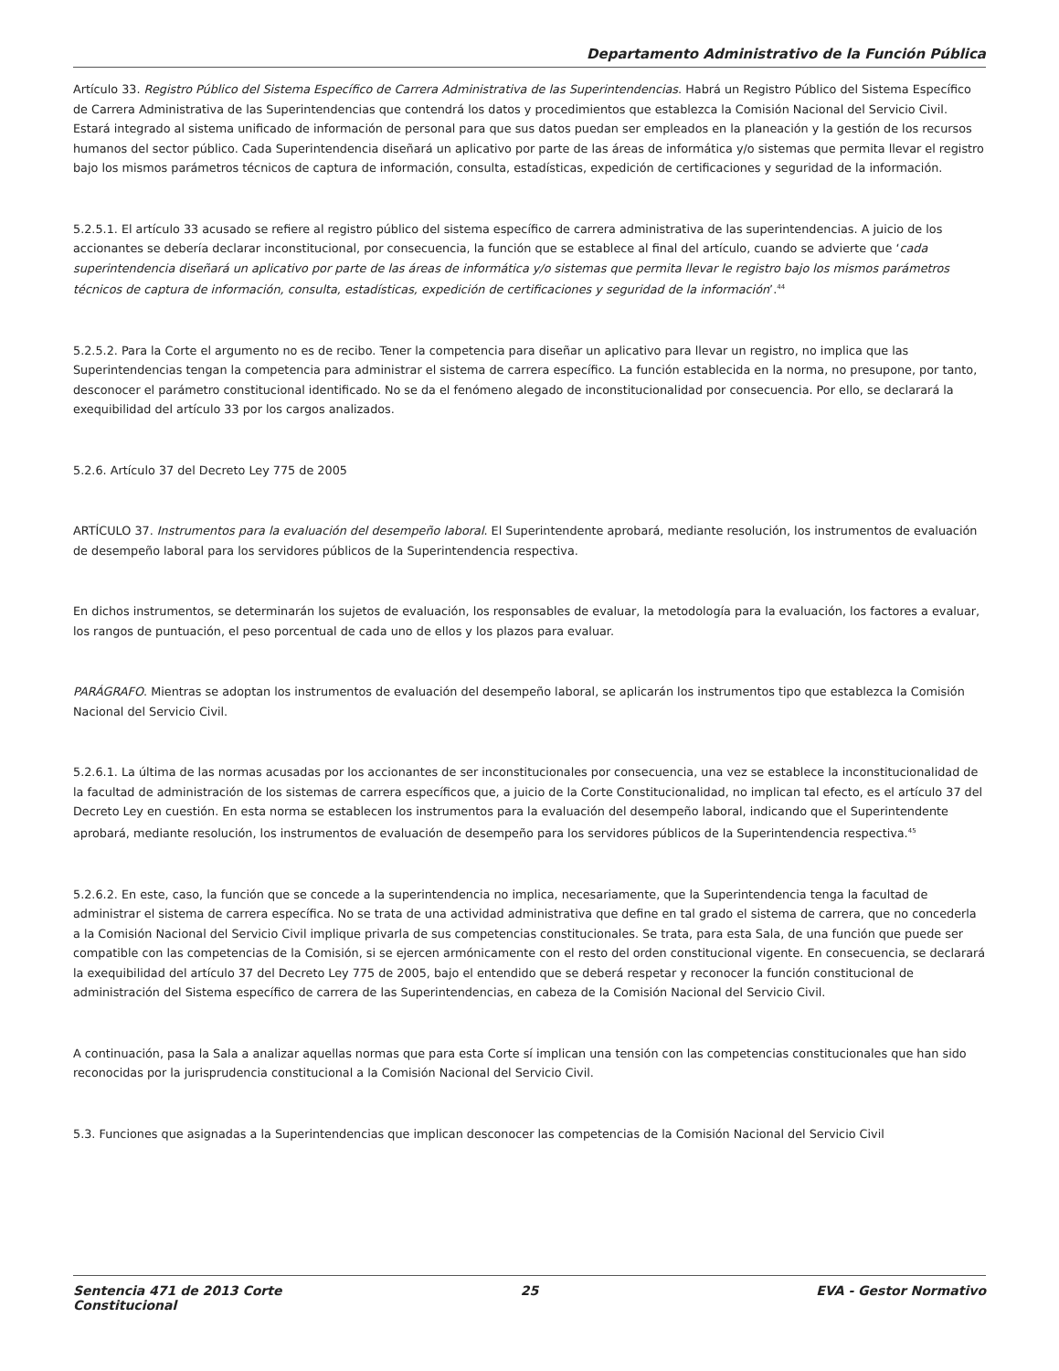Departamento Administrativo de la Función Pública
Artículo 33. Registro Público del Sistema Específico de Carrera Administrativa de las Superintendencias. Habrá un Registro Público del Sistema Específico de Carrera Administrativa de las Superintendencias que contendrá los datos y procedimientos que establezca la Comisión Nacional del Servicio Civil. Estará integrado al sistema unificado de información de personal para que sus datos puedan ser empleados en la planeación y la gestión de los recursos humanos del sector público. Cada Superintendencia diseñará un aplicativo por parte de las áreas de informática y/o sistemas que permita llevar el registro bajo los mismos parámetros técnicos de captura de información, consulta, estadísticas, expedición de certificaciones y seguridad de la información.
5.2.5.1. El artículo 33 acusado se refiere al registro público del sistema específico de carrera administrativa de las superintendencias. A juicio de los accionantes se debería declarar inconstitucional, por consecuencia, la función que se establece al final del artículo, cuando se advierte que ‘cada superintendencia diseñará un aplicativo por parte de las áreas de informática y/o sistemas que permita llevar le registro bajo los mismos parámetros técnicos de captura de información, consulta, estadísticas, expedición de certificaciones y seguridad de la información’.<sup>44</sup>
5.2.5.2. Para la Corte el argumento no es de recibo. Tener la competencia para diseñar un aplicativo para llevar un registro, no implica que las Superintendencias tengan la competencia para administrar el sistema de carrera específico. La función establecida en la norma, no presupone, por tanto, desconocer el parámetro constitucional identificado. No se da el fenómeno alegado de inconstitucionalidad por consecuencia. Por ello, se declarará la exequibilidad del artículo 33 por los cargos analizados.
5.2.6. Artículo 37 del Decreto Ley 775 de 2005
ARTÍCULO 37. Instrumentos para la evaluación del desempeño laboral. El Superintendente aprobará, mediante resolución, los instrumentos de evaluación de desempeño laboral para los servidores públicos de la Superintendencia respectiva.
En dichos instrumentos, se determinarán los sujetos de evaluación, los responsables de evaluar, la metodología para la evaluación, los factores a evaluar, los rangos de puntuación, el peso porcentual de cada uno de ellos y los plazos para evaluar.
PARÁGRAFO. Mientras se adoptan los instrumentos de evaluación del desempeño laboral, se aplicarán los instrumentos tipo que establezca la Comisión Nacional del Servicio Civil.
5.2.6.1. La última de las normas acusadas por los accionantes de ser inconstitucionales por consecuencia, una vez se establece la inconstitucionalidad de la facultad de administración de los sistemas de carrera específicos que, a juicio de la Corte Constitucionalidad, no implican tal efecto, es el artículo 37 del Decreto Ley en cuestión. En esta norma se establecen los instrumentos para la evaluación del desempeño laboral, indicando que el Superintendente aprobará, mediante resolución, los instrumentos de evaluación de desempeño para los servidores públicos de la Superintendencia respectiva.<sup>45</sup>
5.2.6.2. En este, caso, la función que se concede a la superintendencia no implica, necesariamente, que la Superintendencia tenga la facultad de administrar el sistema de carrera específica. No se trata de una actividad administrativa que define en tal grado el sistema de carrera, que no concederla a la Comisión Nacional del Servicio Civil implique privarla de sus competencias constitucionales. Se trata, para esta Sala, de una función que puede ser compatible con las competencias de la Comisión, si se ejercen armónicamente con el resto del orden constitucional vigente. En consecuencia, se declarará la exequibilidad del artículo 37 del Decreto Ley 775 de 2005, bajo el entendido que se deberá respetar y reconocer la función constitucional de administración del Sistema específico de carrera de las Superintendencias, en cabeza de la Comisión Nacional del Servicio Civil.
A continuación, pasa la Sala a analizar aquellas normas que para esta Corte sí implican una tensión con las competencias constitucionales que han sido reconocidas por la jurisprudencia constitucional a la Comisión Nacional del Servicio Civil.
5.3. Funciones que asignadas a la Superintendencias que implican desconocer las competencias de la Comisión Nacional del Servicio Civil
Sentencia 471 de 2013 Corte Constitucional
25 EVA - Gestor Normativo